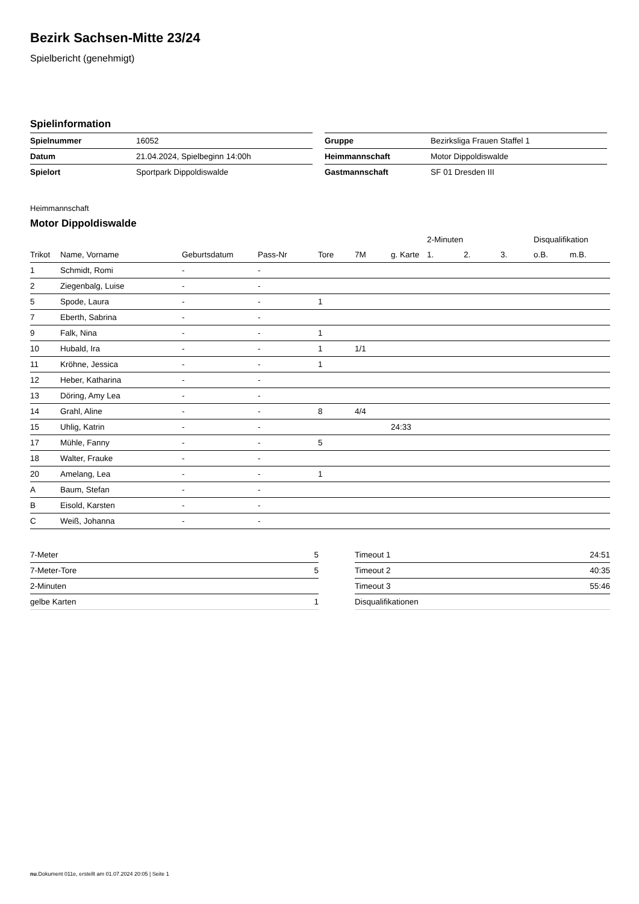Bezirk Sachsen-Mitte 23/24
Spielbericht (genehmigt)
Spielinformation
| Spielnummer | 16052 |
| Datum | 21.04.2024, Spielbeginn 14:00h |
| Spielort | Sportpark Dippoldiswalde |
| Gruppe | Bezirksliga Frauen Staffel 1 |
| Heimmannschaft | Motor Dippoldiswalde |
| Gastmannschaft | SF 01 Dresden III |
Heimmannschaft
Motor Dippoldiswalde
| | | | | | | | 2-Minuten | | | Disqualifikation | |
| --- | --- | --- | --- | --- | --- | --- | --- | --- | --- | --- | --- |
| Trikot | Name, Vorname | Geburtsdatum | Pass-Nr | Tore | 7M | g. Karte | 1. | 2. | 3. | o.B. | m.B. |
| 1 | Schmidt, Romi | - | - | | | | | | | | |
| 2 | Ziegenbalg, Luise | - | - | | | | | | | | |
| 5 | Spode, Laura | - | - | 1 | | | | | | | |
| 7 | Eberth, Sabrina | - | - | | | | | | | | |
| 9 | Falk, Nina | - | - | 1 | | | | | | | |
| 10 | Hubald, Ira | - | - | 1 | 1/1 | | | | | | |
| 11 | Kröhne, Jessica | - | - | 1 | | | | | | | |
| 12 | Heber, Katharina | - | - | | | | | | | | |
| 13 | Döring, Amy Lea | - | - | | | | | | | | |
| 14 | Grahl, Aline | - | - | 8 | 4/4 | | | | | | |
| 15 | Uhlig, Katrin | - | - | | | 24:33 | | | | | |
| 17 | Mühle, Fanny | - | - | 5 | | | | | | | |
| 18 | Walter, Frauke | - | - | | | | | | | | |
| 20 | Amelang, Lea | - | - | 1 | | | | | | | |
| A | Baum, Stefan | - | - | | | | | | | | |
| B | Eisold, Karsten | - | - | | | | | | | | |
| C | Weiß, Johanna | - | - | | | | | | | | |
| 7-Meter | 5 |
| 7-Meter-Tore | 5 |
| 2-Minuten | |
| gelbe Karten | 1 |
| Timeout 1 | 24:51 |
| Timeout 2 | 40:35 |
| Timeout 3 | 55:46 |
| Disqualifikationen | |
nu.Dokument 011e, erstellt am 01.07.2024 20:05 | Seite 1